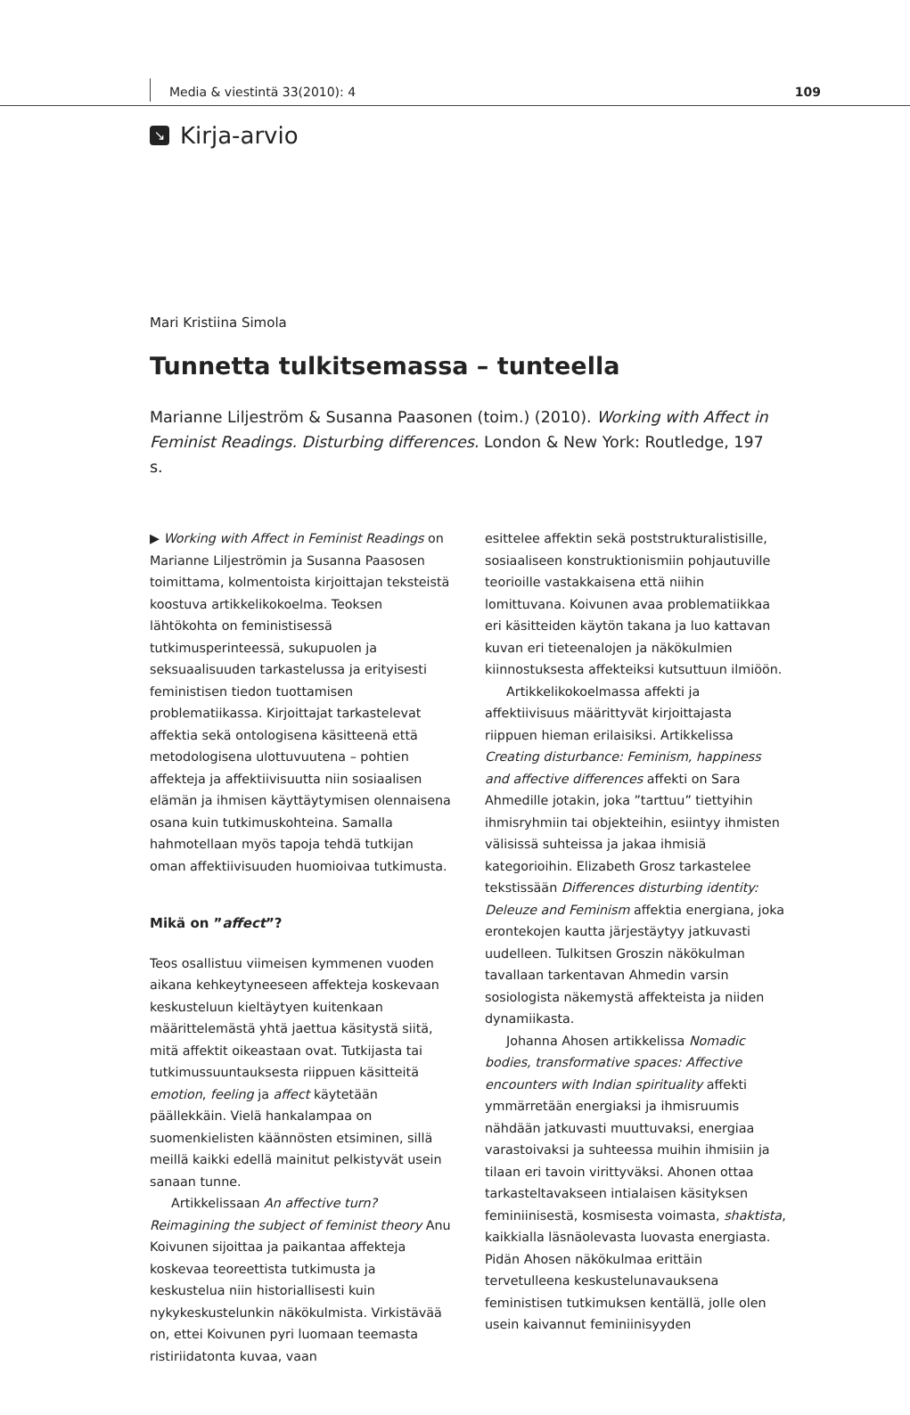Media & viestintä 33(2010): 4 109
↘ Kirja-arvio
Mari Kristiina Simola
Tunnetta tulkitsemassa – tunteella
Marianne Liljeström & Susanna Paasonen (toim.) (2010). Working with Affect in Feminist Readings. Disturbing differences. London & New York: Routledge, 197 s.
▶ Working with Affect in Feminist Readings on Marianne Liljeströmin ja Susanna Paasosen toimittama, kolmentoista kirjoittajan tekstei­stä koostuva artikkelikokoelma. Teoksen lähtökohta on feministisessä tutkimusperinteessä, sukupuolen ja seksuaalisuuden tarkastelussa ja erityisesti feministisen tiedon tuottamisen problematiikassa. Kirjoittajat tarkastelevat affektia sekä ontologisena käsitteenä että metodologisena ulottuvuutena – pohtien affekteja ja affektiivisuutta niin sosiaalisen elämän ja ihmisen käyttäytymisen olennaisena osana kuin tutkimuskohteina. Samalla hahmotellaan myös tapoja tehdä tutkijan oman affektiivisuuden huomioivaa tutkimusta.
Mikä on ”affect”?
Teos osallistuu viimeisen kymmenen vuoden aikana kehkeytyneeseen affekteja koskevaan keskusteluun kieltäytyen kuitenkaan määrittelemästä yhtä jaettua käsitystä siitä, mitä affektit oikeastaan ovat. Tutkijasta tai tutkimussuuntauksesta riippuen käsitteitä emotion, feeling ja affect käytetään päällekkäin. Vielä hankalampaa on suomenkielisten käännösten etsiminen, sillä meillä kaikki edellä mainitut pelkistyvät usein sanaan tunne.
Artikkelissaan An affective turn? Reimagining the subject of feminist theory Anu Koivunen sijoittaa ja paikantaa affekteja koskevaa teoreettista tutkimusta ja keskustelua niin historiallisesti kuin nykykeskustelunkin näkökulmista. Virkistävää on, ettei Koivunen pyri luomaan teemasta ristiriidatonta kuvaa, vaan
esittelee affektin sekä poststrukturalistisille, sosiaaliseen konstruktionismiin pohjautuville teorioille vastakkaisena että niihin lomittuvana. Koivunen avaa problematiikkaa eri käsitteiden käytön takana ja luo kattavan kuvan eri tieteenalojen ja näkökulmien kiinnostuksesta affekteiksi kutsuttuun ilmiöön.
Artikkelikokoelmassa affekti ja affektiivisuus määrittyvät kirjoittajasta riippuen hieman erilaisiksi. Artikkelissa Creating disturbance: Feminism, happiness and affective differences affekti on Sara Ahmedille jotakin, joka ”tarttuu” tiettyihin ihmisryhmiin tai objekteihin, esiintyy ihmisten välisissä suhteissa ja jakaa ihmisiä kategorioihin. Elizabeth Grosz tarkastelee tekstissään Differences disturbing identity: Deleuze and Feminism affektia energiana, joka erontekojen kautta järjestäytyy jatkuvasti uudelleen. Tulkitsen Groszin näkökulman tavallaan tarkentavan Ahmedin varsin sosiologista näkemystä affekteista ja niiden dynamiikasta.
Johanna Ahosen artikkelissa Nomadic bodies, transformative spaces: Affective encounters with Indian spirituality affekti ymmärretään energiaksi ja ihmisruumis nähdään jatkuvasti muuttuvaksi, energiaa varastoivaksi ja suhteessa muihin ihmisiin ja tilaan eri tavoin virittyväksi. Ahonen ottaa tarkasteltavakseen intialaisen käsityksen feminiinisestä, kosmisesta voimasta, shaktista, kaikkialla läsnäolevasta luovasta energiasta. Pidän Ahosen näkökulmaa erittäin tervetulleena keskustelunavauksena feministisen tutkimuksen kentällä, jolle olen usein kaivannut feminiinisyyden